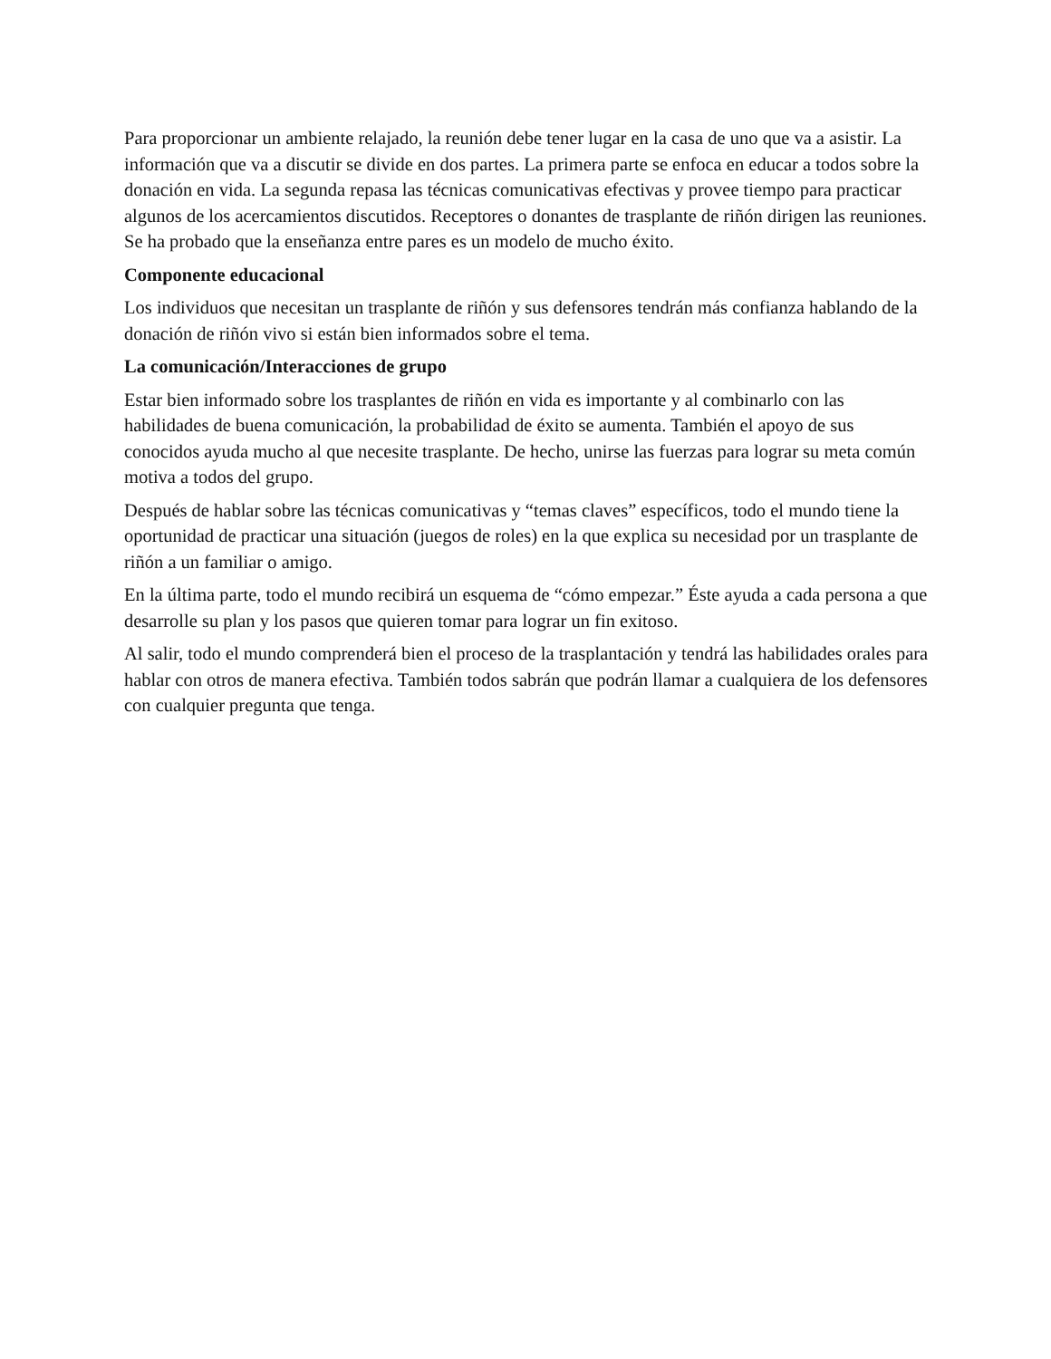Para proporcionar un ambiente relajado, la reunión debe tener lugar en la casa de uno que va a asistir. La información que va a discutir se divide en dos partes. La primera parte se enfoca en educar a todos sobre la donación en vida. La segunda repasa las técnicas comunicativas efectivas y provee tiempo para practicar algunos de los acercamientos discutidos. Receptores o donantes de trasplante de riñón dirigen las reuniones. Se ha probado que la enseñanza entre pares es un modelo de mucho éxito.
Componente educacional
Los individuos que necesitan un trasplante de riñón y sus defensores tendrán más confianza hablando de la donación de riñón vivo si están bien informados sobre el tema.
La comunicación/Interacciones de grupo
Estar bien informado sobre los trasplantes de riñón en vida es importante y al combinarlo con las habilidades de buena comunicación, la probabilidad de éxito se aumenta. También el apoyo de sus conocidos ayuda mucho al que necesite trasplante. De hecho, unirse las fuerzas para lograr su meta común motiva a todos del grupo.
Después de hablar sobre las técnicas comunicativas y “temas claves” específicos, todo el mundo tiene la oportunidad de practicar una situación (juegos de roles) en la que explica su necesidad por un trasplante de riñón a un familiar o amigo.
En la última parte, todo el mundo recibirá un esquema de “cómo empezar.” Éste ayuda a cada persona a que desarrolle su plan y los pasos que quieren tomar para lograr un fin exitoso.
Al salir, todo el mundo comprenderá bien el proceso de la trasplantación y tendrá las habilidades orales para hablar con otros de manera efectiva. También todos sabrán que podrán llamar a cualquiera de los defensores con cualquier pregunta que tenga.